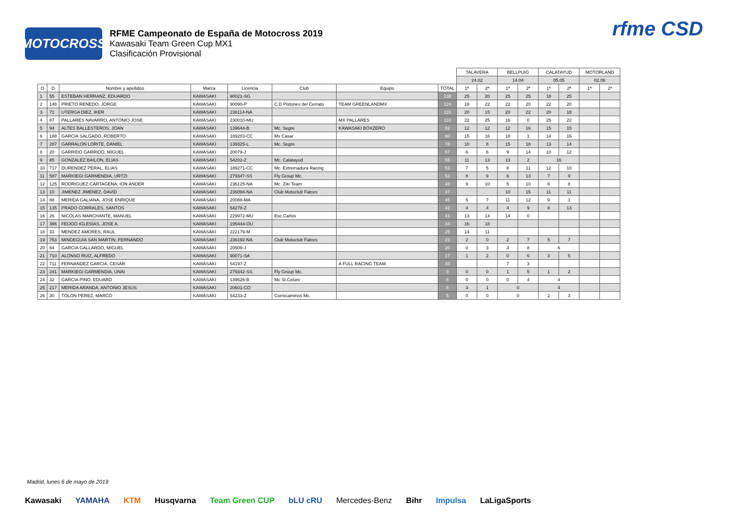MOTOCROSS
RFME Campeonato de España de Motocross 2019
Kawasaki Team Green Cup MX1
Clasificación Provisional
rfme CSD
| | | | | | | | | TALAVERA | | BELLPUIG | | CALATAYUD | | MOTORLAND | |
| | | | | | | | | 24.02 | | 14.04 | | 05.05 | | 02.06 | |
| O | D | Nombre y apellidos | Marca | Licencia | Club | Equipo | TOTAL | 1ª | 2ª | 1ª | 2ª | 1ª | 2ª | 1ª | 2ª |
| 1 | 55 | ESTEBAN HERRANZ, EDUARDO | KAWASAKI | 90021-SG | | | 138 | 25 | 20 | 25 | 25 | 18 | 25 | | |
| 2 | 148 | PRIETO RENEDO, JORGE | KAWASAKI | 90090-P | C.D Pistones del Cerrato | TEAM GREENLANDMX | 124 | 18 | 22 | 22 | 20 | 22 | 20 | | |
| 3 | 71 | UTERGA DIEZ, IKER | KAWASAKI | 236114-NA | | | 115 | 20 | 15 | 20 | 22 | 20 | 18 | | |
| 4 | 87 | PALLARES NAVARRO, ANTONIO JOSE | KAWASAKI | 230010-MU | | MX PALLARES | 110 | 22 | 25 | 16 | 0 | 25 | 22 | | |
| 5 | 94 | ALTES BALLESTEROS, JOAN | KAWASAKI | 139644-B | Mc. Segre | KAWASAKI BOXZERO | 82 | 12 | 12 | 12 | 16 | 15 | 15 | | |
| 6 | 188 | GARCIA SALGADO, ROBERTO | KAWASAKI | 189283-CC | Mx Casar | | 80 | 15 | 16 | 18 | 1 | 14 | 16 | | |
| 7 | 287 | GARRALON LORITE, DANIEL | KAWASAKI | 139325-L | Mc. Segre | | 78 | 10 | 8 | 15 | 18 | 13 | 14 | | |
| 8 | 20 | GARRIDO GARRIDO, MIGUEL | KAWASAKI | 20079-J | | | 57 | 6 | 6 | 9 | 14 | 10 | 12 | | |
| 9 | 85 | GONZALEZ BAILON, ELIAS | KAWASAKI | 54202-Z | Mc. Calatayud | | 55 | 11 | 13 | 13 | 2 | 16 | | | |
| 10 | 717 | DURENDEZ PERAL, ELIAS | KAWASAKI | 189271-CC | Mc. Extremadura Racing | | 53 | 7 | 5 | 8 | 11 | 12 | 10 | | |
| 11 | 587 | MARKIEGI GARMENDIA, URTZI | KAWASAKI | 279347-SS | Fly Group Mc. | | 52 | 8 | 9 | 6 | 13 | 7 | 9 | | |
| 12 | 125 | RODRIGUEZ CARTAGENA, ION ANDER | KAWASAKI | 236125-NA | Mc. Ziki Team | | 48 | 9 | 10 | 5 | 10 | 6 | 8 | | |
| 13 | 10 | JIMENEZ JIMENEZ, DAVID | KAWASAKI | 236094-NA | Club Motoclub Falces | | 47 | | | 10 | 15 | 11 | 11 | | |
| 14 | 88 | MERIDA GALIANA, JOSE ENRIQUE | KAWASAKI | 20088-MA | | | 45 | 5 | 7 | 11 | 12 | 9 | 1 | | |
| 15 | 135 | PRADO CORRALES, SANTOS | KAWASAKI | 54278-Z | | | 42 | 4 | 4 | 4 | 9 | 8 | 13 | | |
| 16 | 26 | NICOLAS MARCHANTE, MANUEL | KAWASAKI | 229972-MU | Esc.Carlos | | 41 | 13 | 14 | 14 | 0 | | | | |
| 17 | 396 | FEIJOO IGLESIAS, JOSE A. | KAWASAKI | 195444-OU | | | 34 | 16 | 18 | | | | | | |
| 18 | 33 | MENDEZ AMORES, RAUL | KAWASAKI | 222179-M | | | 25 | 14 | 11 | | | | | | |
| 19 | 753 | MINDEGUIA SAN MARTIN, FERNANDO | KAWASAKI | 236192-NA | Club Motoclub Falces | | 23 | 2 | 0 | 2 | 7 | 5 | 7 | | |
| 20 | 64 | GARCIA GALLARDO, MIGUEL | KAWASAKI | 20509-J | | | 20 | 0 | 3 | 3 | 8 | 6 | | | |
| 21 | 710 | ALONSO RUIZ, ALFREDO | KAWASAKI | 90071-SA | | | 17 | 1 | 2 | 0 | 6 | 3 | 5 | | |
| 22 | 711 | FERNANDEZ GARCIA, CESAR | KAWASAKI | 54197-Z | | A FULL RACING TEAM | 10 | | | 7 | 3 | | | | |
| 23 | 241 | MARKIEGI GARMENDIA, UNAI | KAWASAKI | 279342-SS | Fly Group Mc. | | 9 | 0 | 0 | 1 | 5 | 1 | 2 | | |
| 24 | 32 | GARCIA PINO, EDUARD | KAWASAKI | 139526-B | Mc St.Celoni | | 8 | 0 | 0 | 0 | 4 | 4 | | | |
| 25 | 217 | MERIDA ARANDA, ANTONIO JESUS | KAWASAKI | 20601-CO | | | 8 | 3 | 1 | 0 | | 4 | | | |
| 26 | 30 | TOLON PEREZ, MARCO | KAWASAKI | 54233-Z | Correcaminos Mc. | | 5 | 0 | 0 | 0 | | 2 | 3 | | |
Madrid, lunes 6 de mayo de 2019
Kawasaki YAMAHA KTM Husqvarna Team Green CUP bLU cRU Mercedes-Benz Bihr Impulsa LaLigaSports